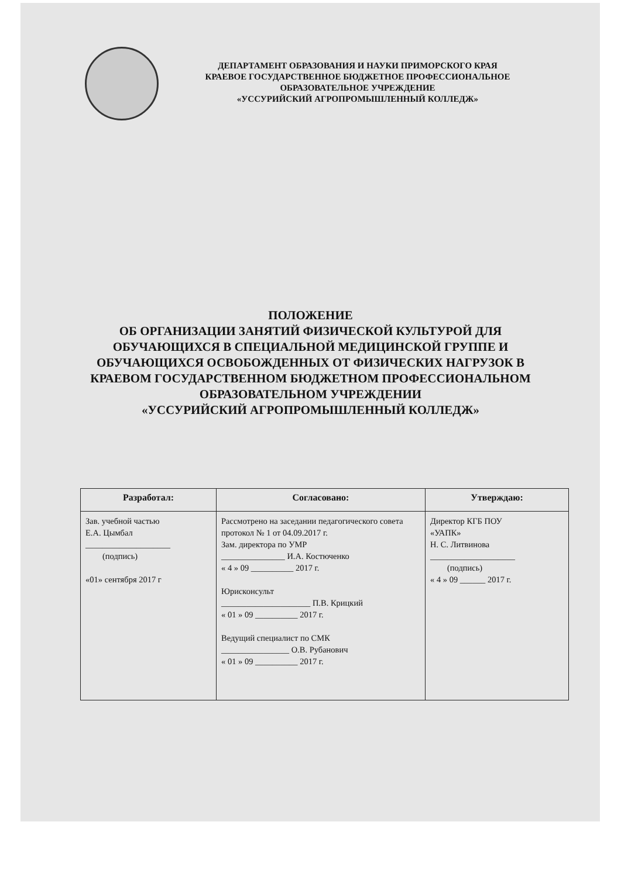ДЕПАРТАМЕНТ ОБРАЗОВАНИЯ И НАУКИ ПРИМОРСКОГО КРАЯ
КРАЕВОЕ ГОСУДАРСТВЕННОЕ БЮДЖЕТНОЕ ПРОФЕССИОНАЛЬНОЕ ОБРАЗОВАТЕЛЬНОЕ УЧРЕЖДЕНИЕ
«УССУРИЙСКИЙ АГРОПРОМЫШЛЕННЫЙ КОЛЛЕДЖ»
ПОЛОЖЕНИЕ
ОБ ОРГАНИЗАЦИИ ЗАНЯТИЙ ФИЗИЧЕСКОЙ КУЛЬТУРОЙ ДЛЯ
ОБУЧАЮЩИХСЯ В СПЕЦИАЛЬНОЙ МЕДИЦИНСКОЙ ГРУППЕ И
ОБУЧАЮЩИХСЯ ОСВОБОЖДЕННЫХ ОТ ФИЗИЧЕСКИХ НАГРУЗОК В
КРАЕВОМ ГОСУДАРСТВЕННОМ БЮДЖЕТНОМ ПРОФЕССИОНАЛЬНОМ
ОБРАЗОВАТЕЛЬНОМ УЧРЕЖДЕНИИ
«УССУРИЙСКИЙ АГРОПРОМЫШЛЕННЫЙ КОЛЛЕДЖ»
| Разработал: | Согласовано: | Утверждаю: |
| --- | --- | --- |
| Зав. учебной частью Е.А. Цымбал ____________________ (подпись) «01» сентября 2017 г | Рассмотрено на заседании педагогического совета протокол № 1 от 04.09.2017 г. Зам. директора по УМР _______________ И.А. Костюченко « 4 » 09 __________ 2017 г. Юрисконсульт _____________________ П.В. Крицкий « 01 » 09 __________ 2017 г. Ведущий специалист по СМК ________________ О.В. Рубанович « 01 » 09 __________ 2017 г. | Директор КГБ ПОУ «УАПК» Н. С. Литвинова ____________________ (подпись) « 4 » 09 ______ 2017 г. |